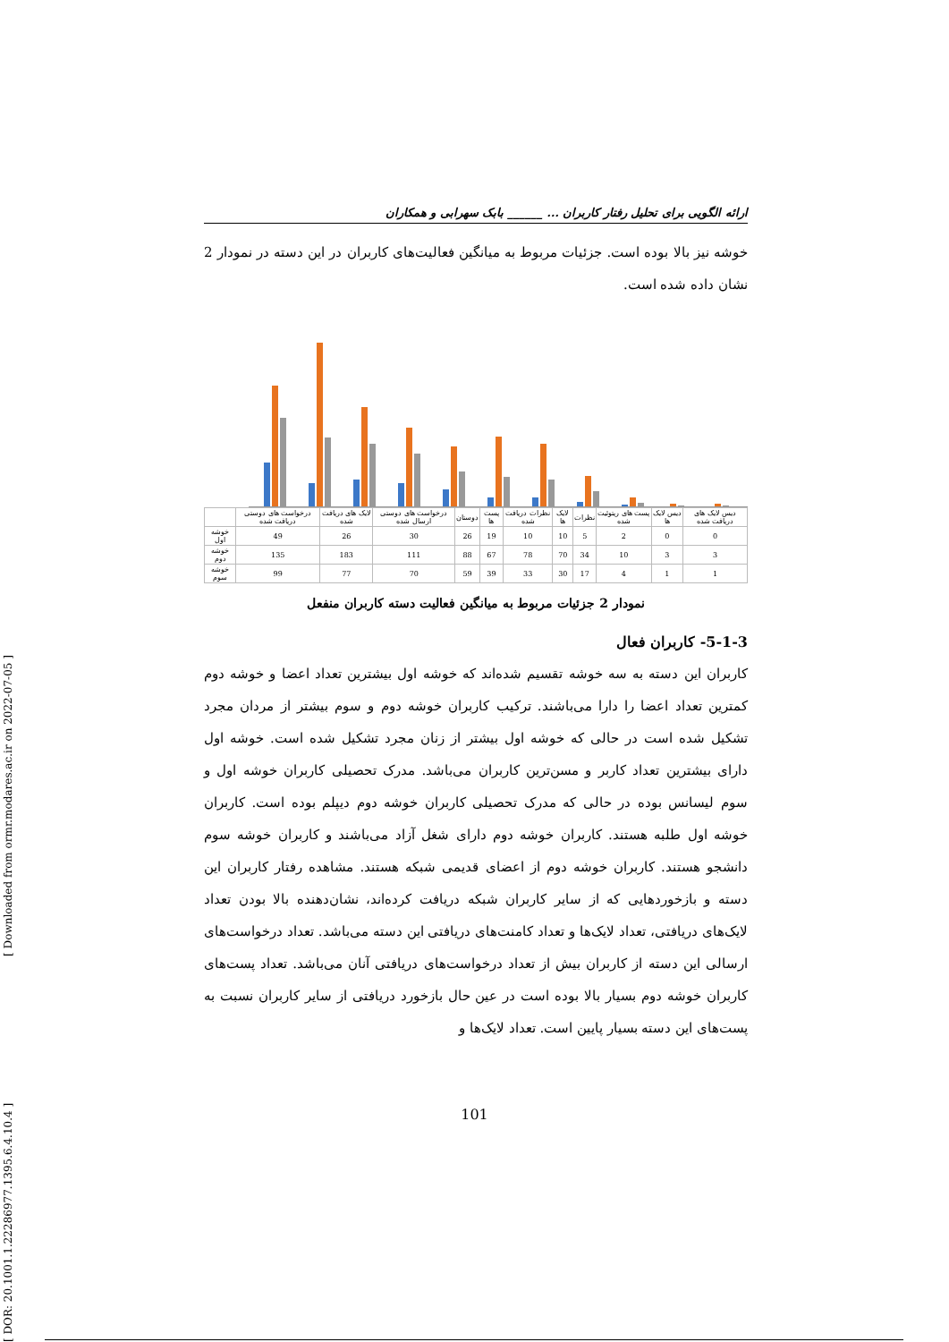ارائه الگویی برای تحلیل رفتار کاربران ... ______ بابک سهرابی و همکاران
خوشه نیز بالا بوده است. جزئیات مربوط به میانگین فعالیت‌های کاربران در این دسته در نمودار 2 نشان داده شده است.
| | درخواست های دوستی دریافت شده | لایک های دریافت شده | درخواست های دوستی ارسال شده | دوستان | پست ها | نظرات دریافت شده | لایک ها | نظرات | پست های ریتوئیت شده | دیس لایک ها | دیس لایک های دریافت شده |
| --- | --- | --- | --- | --- | --- | --- | --- | --- | --- | --- | --- |
| خوشه اول | 49 | 26 | 30 | 26 | 19 | 10 | 10 | 5 | 2 | 0 | 0 |
| خوشه دوم | 135 | 183 | 111 | 88 | 67 | 78 | 70 | 34 | 10 | 3 | 3 |
| خوشه سوم | 99 | 77 | 70 | 59 | 39 | 33 | 30 | 17 | 4 | 1 | 1 |
نمودار 2 جزئیات مربوط به میانگین فعالیت دسته کاربران منفعل
5-1-3- کاربران فعال
کاربران این دسته به سه خوشه تقسیم شده‌اند که خوشه اول بیشترین تعداد اعضا و خوشه دوم کمترین تعداد اعضا را دارا می‌باشند. ترکیب کاربران خوشه دوم و سوم بیشتر از مردان مجرد تشکیل شده است در حالی که خوشه اول بیشتر از زنان مجرد تشکیل شده است. خوشه اول دارای بیشترین تعداد کاربر و مسن‌ترین کاربران می‌باشد. مدرک تحصیلی کاربران خوشه اول و سوم لیسانس بوده در حالی که مدرک تحصیلی کاربران خوشه دوم دیپلم بوده است. کاربران خوشه اول طلبه هستند. کاربران خوشه دوم دارای شغل آزاد می‌باشند و کاربران خوشه سوم دانشجو هستند. کاربران خوشه دوم از اعضای قدیمی شبکه هستند. مشاهده رفتار کاربران این دسته و بازخوردهایی که از سایر کاربران شبکه دریافت کرده‌اند، نشان‌دهنده بالا بودن تعداد لایک‌های دریافتی، تعداد لایک‌ها و تعداد کامنت‌های دریافتی این دسته می‌باشد. تعداد درخواست‌های ارسالی این دسته از کاربران بیش از تعداد درخواست‌های دریافتی آنان می‌باشد. تعداد پست‌های کاربران خوشه دوم بسیار بالا بوده است در عین حال بازخورد دریافتی از سایر کاربران نسبت به پست‌های این دسته بسیار پایین است. تعداد لایک‌ها و
101
[ DOR: 20.1001.1.22286977.1395.6.4.10.4 ] [ Downloaded from ormr.modares.ac.ir on 2022-07-05 ]